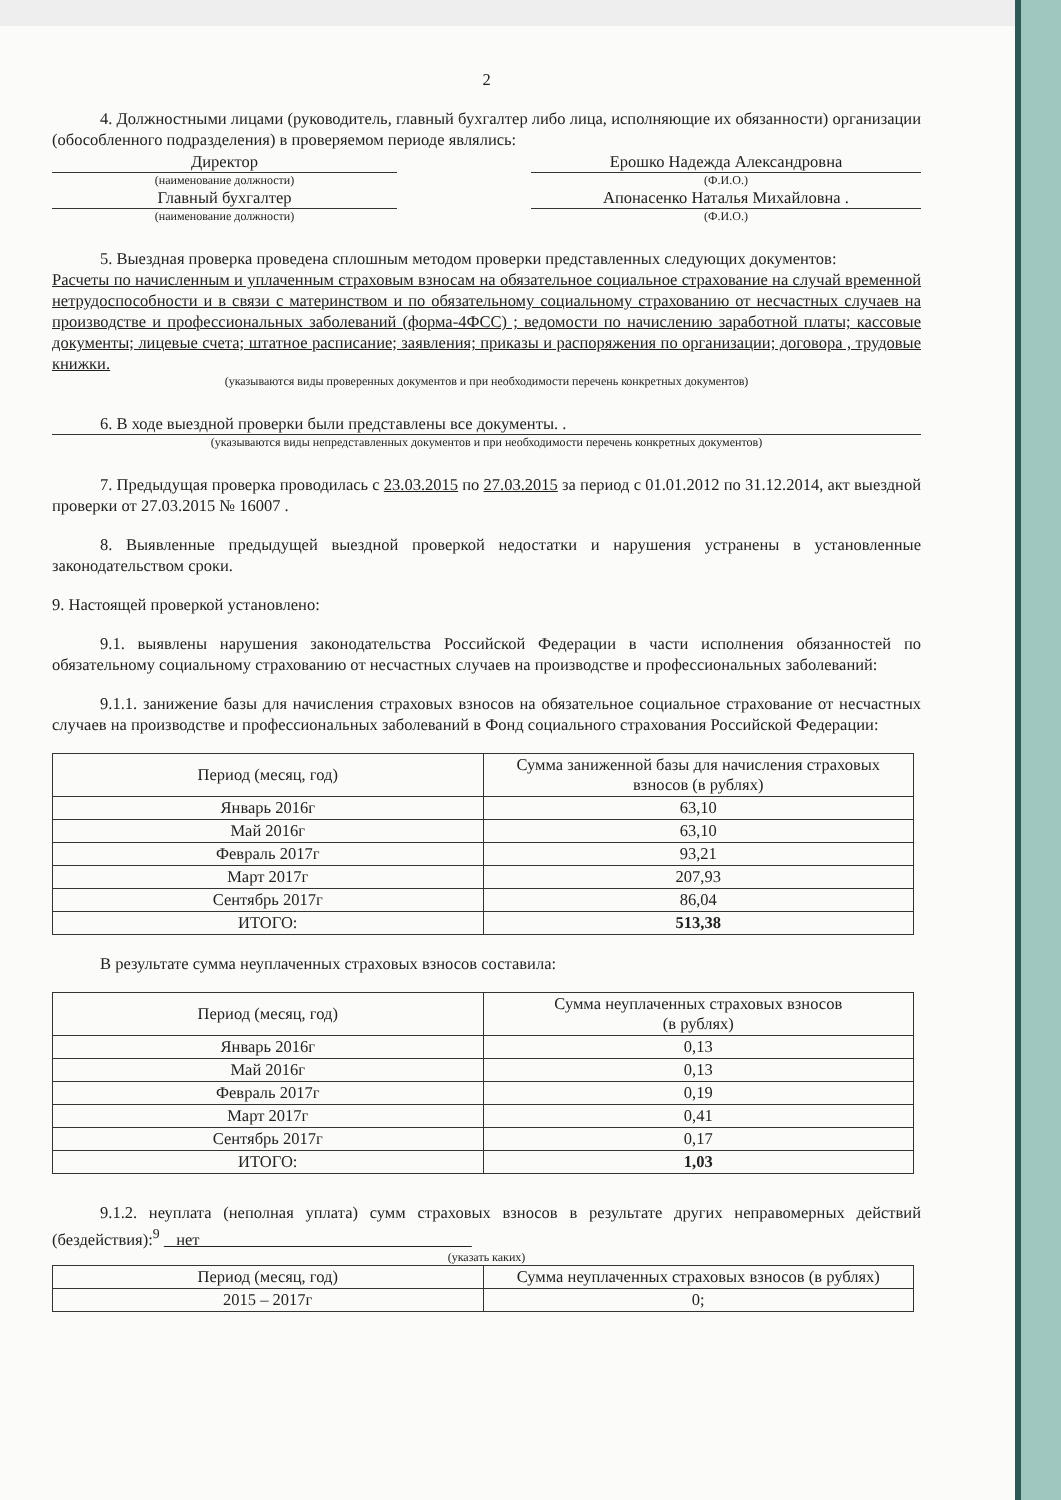2
4. Должностными лицами (руководитель, главный бухгалтер либо лица, исполняющие их обязанности) организации (обособленного подразделения) в проверяемом периоде являлись:
Директор Ерошко Надежда Александровна
(наименование должности) (Ф.И.О.)
Главный бухгалтер Апонасенко Наталья Михайловна .
(наименование должности) (Ф.И.О.)
5. Выездная проверка проведена сплошным методом проверки представленных следующих документов:
Расчеты по начисленным и уплаченным страховым взносам на обязательное социальное страхование на случай временной нетрудоспособности и в связи с материнством и по обязательному социальному страхованию от несчастных случаев на производстве и профессиональных заболеваний (форма-4ФСС) ; ведомости по начислению заработной платы; кассовые документы; лицевые счета; штатное расписание; заявления; приказы и распоряжения по организации; договора , трудовые книжки.
(указываются виды проверенных документов и при необходимости перечень конкретных документов)
6. В ходе выездной проверки были представлены все документы. .
(указываются виды непредставленных документов и при необходимости перечень конкретных документов)
7. Предыдущая проверка проводилась с 23.03.2015 по 27.03.2015 за период с 01.01.2012 по 31.12.2014, акт выездной проверки от 27.03.2015 № 16007 .
8. Выявленные предыдущей выездной проверкой недостатки и нарушения устранены в установленные законодательством сроки.
9. Настоящей проверкой установлено:
9.1. выявлены нарушения законодательства Российской Федерации в части исполнения обязанностей по обязательному социальному страхованию от несчастных случаев на производстве и профессиональных заболеваний:
9.1.1. занижение базы для начисления страховых взносов на обязательное социальное страхование от несчастных случаев на производстве и профессиональных заболеваний в Фонд социального страхования Российской Федерации:
| Период (месяц, год) | Сумма заниженной базы для начисления страховых взносов (в рублях) |
| --- | --- |
| Январь 2016г | 63,10 |
| Май 2016г | 63,10 |
| Февраль 2017г | 93,21 |
| Март 2017г | 207,93 |
| Сентябрь 2017г | 86,04 |
| ИТОГО: | 513,38 |
В результате сумма неуплаченных страховых взносов составила:
| Период (месяц, год) | Сумма неуплаченных страховых взносов (в рублях) |
| --- | --- |
| Январь 2016г | 0,13 |
| Май 2016г | 0,13 |
| Февраль 2017г | 0,19 |
| Март 2017г | 0,41 |
| Сентябрь 2017г | 0,17 |
| ИТОГО: | 1,03 |
9.1.2. неуплата (неполная уплата) сумм страховых взносов в результате других неправомерных действий (бездействия):<sup>9</sup> нет
(указать каких)
| Период (месяц, год) | Сумма неуплаченных страховых взносов (в рублях) |
| --- | --- |
| 2015 – 2017г | 0; |